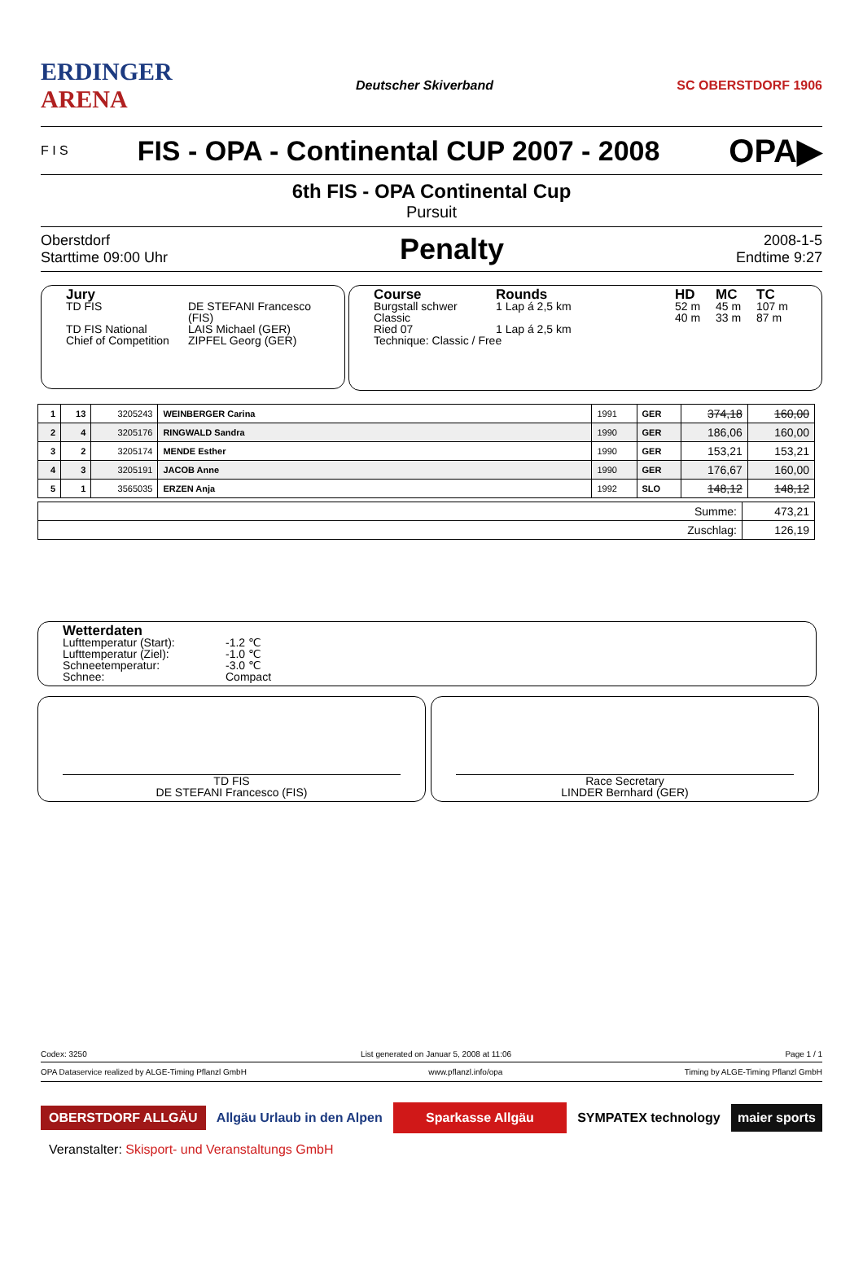ERDINGER
ARENA Deutscher Skiverband SC OBERSTDORF 1906
F I S
FIS - OPA - Continental CUP 2007 - 2008
OPA▶
6th FIS - OPA Continental Cup
Pursuit
Oberstdorf
Starttime 09:00 Uhr
Penalty
2008-1-5
Endtime 9:27
Jury
TD FIS DE STEFANI Francesco (FIS) TD FIS National LAIS Michael (GER) Chief of Competition ZIPFEL Georg (GER)
Course Rounds HD MC TC Burgstall schwer 1 Lap á 2,5 km 52 m 45 m 107 m Classic 40 m 33 m 87 m Ried 07 1 Lap á 2,5 km
Technique: Classic / Free
| 1 | 13 | 3205243 | WEINBERGER Carina | 1991 | GER | 374,18 | 160,00 |
| 2 | 4 | 3205176 | RINGWALD Sandra | 1990 | GER | 186,06 | 160,00 |
| 3 | 2 | 3205174 | MENDE Esther | 1990 | GER | 153,21 | 153,21 |
| 4 | 3 | 3205191 | JACOB Anne | 1990 | GER | 176,67 | 160,00 |
| 5 | 1 | 3565035 | ERZEN Anja | 1992 | SLO | 148,12 | 148,12 |
| Summe: | 473,21 |
| Zuschlag: | 126,19 |
Wetterdaten
Lufttemperatur (Start): -1.2 ℃ Lufttemperatur (Ziel): -1.0 ℃ Schneetemperatur: -3.0 ℃ Schnee: Compact
TD FIS
DE STEFANI Francesco (FIS)
Race Secretary
LINDER Bernhard (GER)
Codex: 3250 List generated on Januar 5, 2008 at 11:06 Page 1 / 1
OPA Dataservice realized by ALGE-Timing Pflanzl GmbH www.pflanzl.info/opa Timing by ALGE-Timing Pflanzl GmbH
OBERSTDORF ALLGÄU Allgäu Urlaub in den Alpen Sparkasse Allgäu SYMPATEX technology maier sports
Veranstalter: Skisport- und Veranstaltungs GmbH